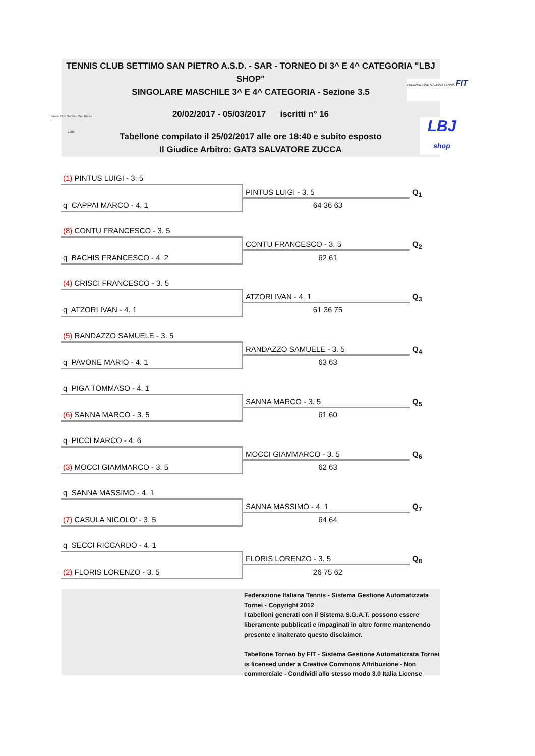FEDERAZIONE ITALIANA TENNIS FIT
Tennis Club Settimo San Pietro
1983
LBJ
shop
TENNIS CLUB SETTIMO SAN PIETRO A.S.D. - SAR - TORNEO DI 3^ E 4^ CATEGORIA "LBJ SHOP"
SINGOLARE MASCHILE 3^ E 4^ CATEGORIA - Sezione 3.5
20/02/2017 - 05/03/2017 iscritti n° 16
Tabellone compilato il 25/02/2017 alle ore 18:40 e subito esposto
Il Giudice Arbitro: GAT3 SALVATORE ZUCCA
(1) PINTUS LUIGI - 3. 5
PINTUS LUIGI - 3. 5
Q<sub>1</sub>
q CAPPAI MARCO - 4. 1
64 36 63
(8) CONTU FRANCESCO - 3. 5
CONTU FRANCESCO - 3. 5
Q<sub>2</sub>
q BACHIS FRANCESCO - 4. 2
62 61
(4) CRISCI FRANCESCO - 3. 5
ATZORI IVAN - 4. 1
Q<sub>3</sub>
q ATZORI IVAN - 4. 1
61 36 75
(5) RANDAZZO SAMUELE - 3. 5
RANDAZZO SAMUELE - 3. 5
Q<sub>4</sub>
q PAVONE MARIO - 4. 1
63 63
q PIGA TOMMASO - 4. 1
SANNA MARCO - 3. 5
Q<sub>5</sub>
(6) SANNA MARCO - 3. 5
61 60
q PICCI MARCO - 4. 6
MOCCI GIAMMARCO - 3. 5
Q<sub>6</sub>
(3) MOCCI GIAMMARCO - 3. 5
62 63
q SANNA MASSIMO - 4. 1
SANNA MASSIMO - 4. 1
Q<sub>7</sub>
(7) CASULA NICOLO' - 3. 5
64 64
q SECCI RICCARDO - 4. 1
FLORIS LORENZO - 3. 5
Q<sub>8</sub>
(2) FLORIS LORENZO - 3. 5
26 75 62
Federazione Italiana Tennis - Sistema Gestione Automatizzata Tornei - Copyright 2012
I tabelloni generati con il Sistema S.G.A.T. possono essere liberamente pubblicati e impaginati in altre forme mantenendo presente e inalterato questo disclaimer.
Tabellone Torneo by FIT - Sistema Gestione Automatizzata Tornei is licensed under a Creative Commons Attribuzione - Non commerciale - Condividi allo stesso modo 3.0 Italia License